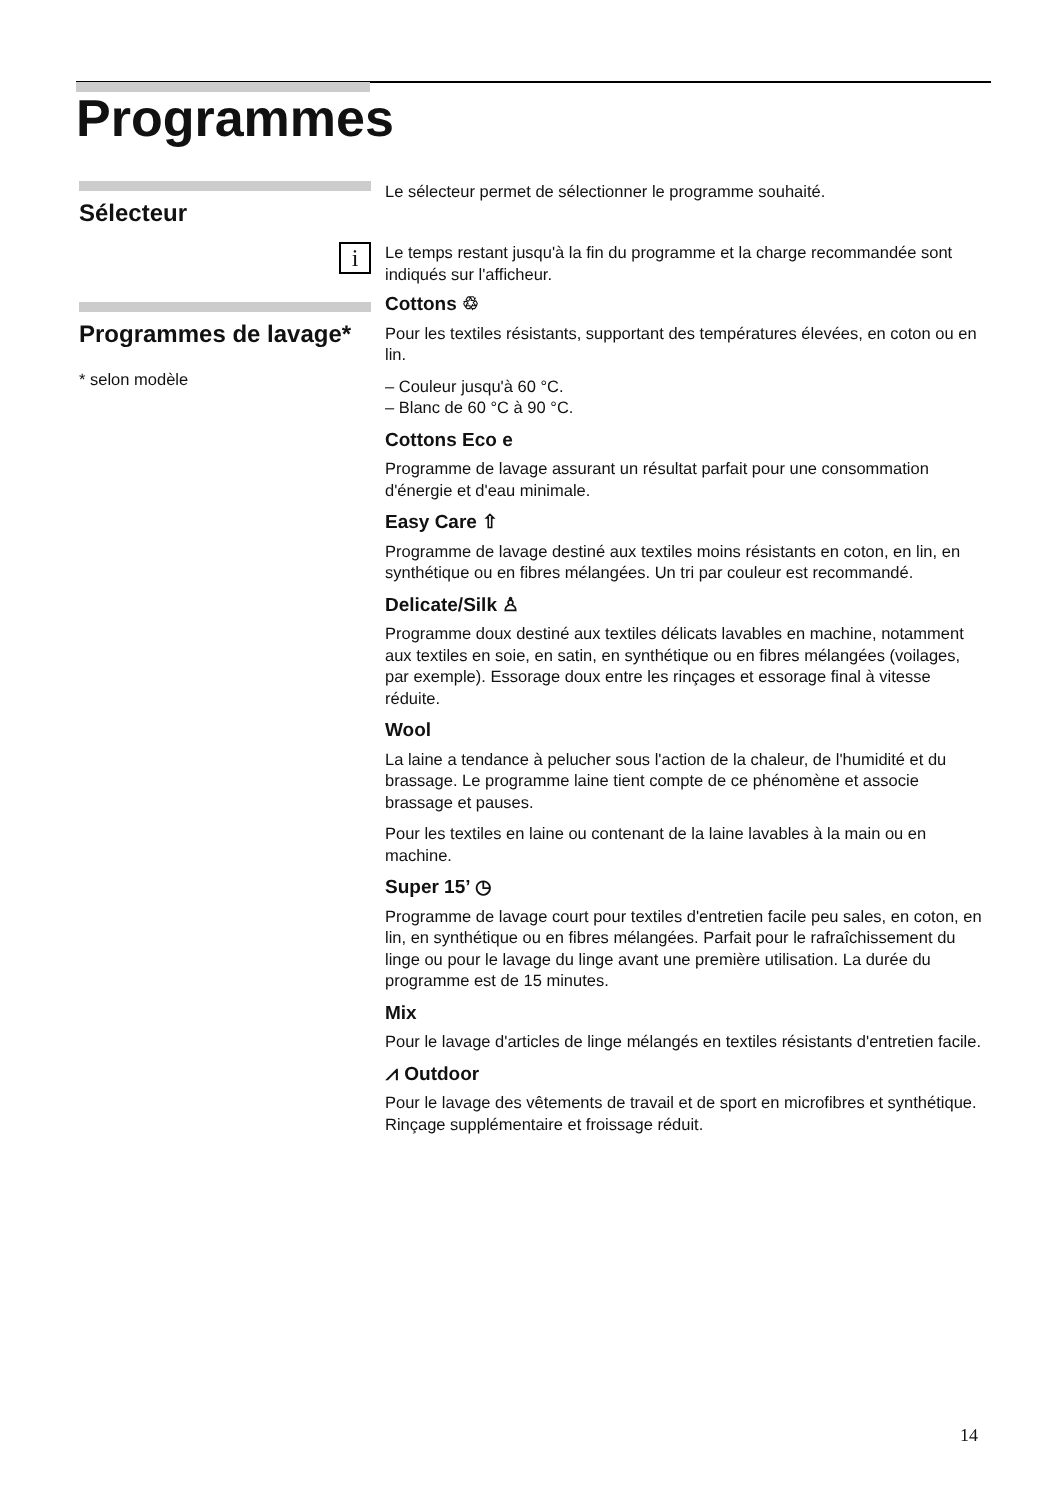Programmes
Sélecteur
Le sélecteur permet de sélectionner le programme souhaité.
i
Le temps restant jusqu'à la fin du programme et la charge recommandée sont indiqués sur l'afficheur.
Programmes de lavage*
* selon modèle
Cottons ♲
Pour les textiles résistants, supportant des températures élevées, en coton ou en lin.
– Couleur jusqu'à 60 °C.
– Blanc de 60 °C à 90 °C.
Cottons Eco e
Programme de lavage assurant un résultat parfait pour une consommation d'énergie et d'eau minimale.
Easy Care ⇧
Programme de lavage destiné aux textiles moins résistants en coton, en lin, en synthétique ou en fibres mélangées. Un tri par couleur est recommandé.
Delicate/Silk ♙
Programme doux destiné aux textiles délicats lavables en machine, notamment aux textiles en soie, en satin, en synthétique ou en fibres mélangées (voilages, par exemple). Essorage doux entre les rinçages et essorage final à vitesse réduite.
Wool
La laine a tendance à pelucher sous l'action de la chaleur, de l'humidité et du brassage. Le programme laine tient compte de ce phénomène et associe brassage et pauses.
Pour les textiles en laine ou contenant de la laine lavables à la main ou en machine.
Super 15’ ◷
Programme de lavage court pour textiles d'entretien facile peu sales, en coton, en lin, en synthétique ou en fibres mélangées. Parfait pour le rafraîchissement du linge ou pour le lavage du linge avant une première utilisation. La durée du programme est de 15 minutes.
Mix
Pour le lavage d'articles de linge mélangés en textiles résistants d'entretien facile.
⩘ Outdoor
Pour le lavage des vêtements de travail et de sport en microfibres et synthétique. Rinçage supplémentaire et froissage réduit.
14